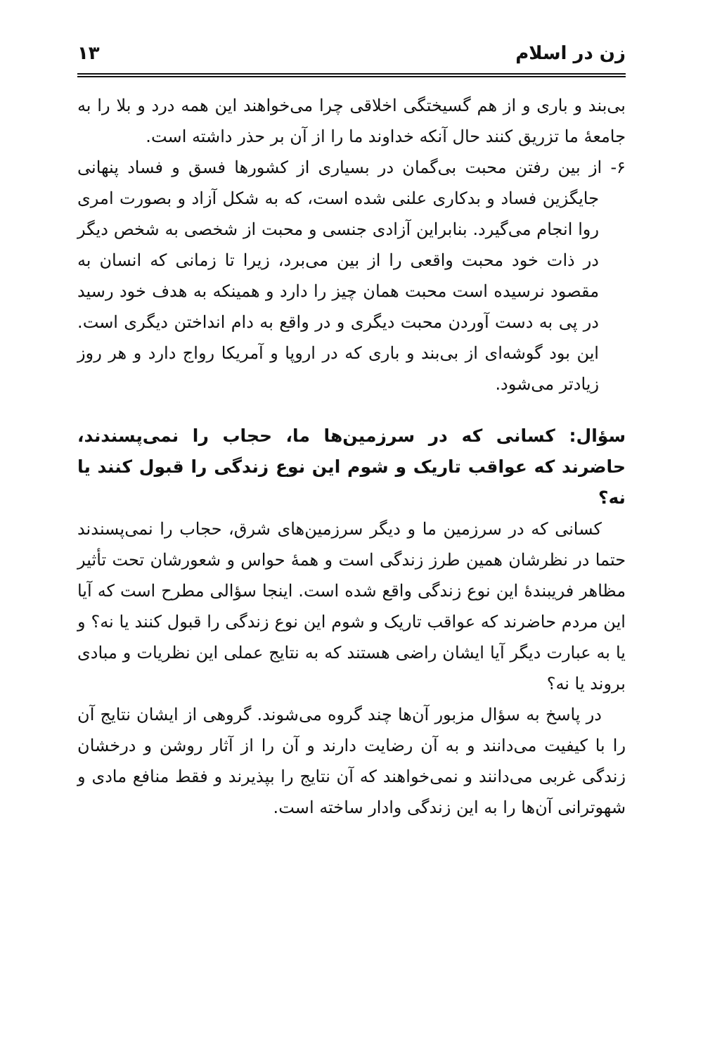زن در اسلام ۱۳
بی‌بند و باری و از هم گسیختگی اخلاقی چرا می‌خواهند این همه درد و بلا را به جامعۀ ما تزریق کنند حال آنکه خداوند ما را از آن بر حذر داشته است.
۶- از بین رفتن محبت بی‌گمان در بسیاری از کشورها فسق و فساد پنهانی جایگزین فساد و بدکاری علنی شده است، که به شکل آزاد و بصورت امری روا انجام می‌گیرد. بنابراین آزادی جنسی و محبت از شخصی به شخص دیگر در ذات خود محبت واقعی را از بین می‌برد، زیرا تا زمانی که انسان به مقصود نرسیده است محبت همان چیز را دارد و همینکه به هدف خود رسید در پی به دست آوردن محبت دیگری و در واقع به دام انداختن دیگری است. این بود گوشه‌ای از بی‌بند و باری که در اروپا و آمریکا رواج دارد و هر روز زیادتر می‌شود.
سؤال: کسانی که در سرزمین‌ها ما، حجاب را نمی‌پسندند، حاضرند که عواقب تاریک و شوم این نوع زندگی را قبول کنند یا نه؟
کسانی که در سرزمین ما و دیگر سرزمین‌های شرق، حجاب را نمی‌پسندند حتما در نظرشان همین طرز زندگی است و همۀ حواس و شعورشان تحت تأثیر مظاهر فریبندۀ این نوع زندگی واقع شده است. اینجا سؤالی مطرح است که آیا این مردم حاضرند که عواقب تاریک و شوم این نوع زندگی را قبول کنند یا نه؟ و یا به عبارت دیگر آیا ایشان راضی هستند که به نتایج عملی این نظریات و مبادی بروند یا نه؟
در پاسخ به سؤال مزبور آن‌ها چند گروه می‌شوند. گروهی از ایشان نتایج آن را با کیفیت می‌دانند و به آن رضایت دارند و آن را از آثار روشن و درخشان زندگی غربی می‌دانند و نمی‌خواهند که آن نتایج را بپذیرند و فقط منافع مادی و شهوترانی آن‌ها را به این زندگی وادار ساخته است.